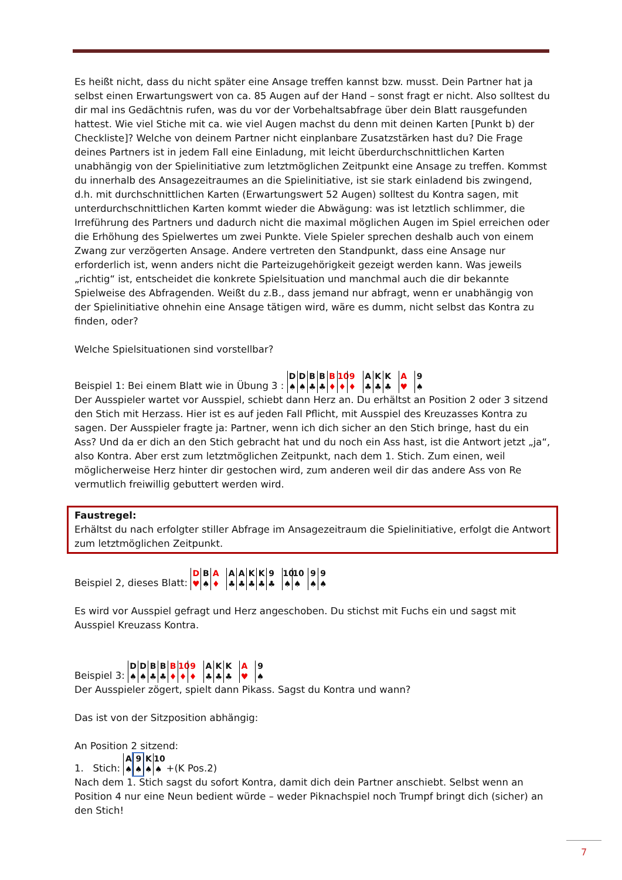Es heißt nicht, dass du nicht später eine Ansage treffen kannst bzw. musst. Dein Partner hat ja selbst einen Erwartungswert von ca. 85 Augen auf der Hand – sonst fragt er nicht. Also solltest du dir mal ins Gedächtnis rufen, was du vor der Vorbehaltsabfrage über dein Blatt rausgefunden hattest. Wie viel Stiche mit ca. wie viel Augen machst du denn mit deinen Karten [Punkt b) der Checkliste]? Welche von deinem Partner nicht einplanbare Zusatzstärken hast du? Die Frage deines Partners ist in jedem Fall eine Einladung, mit leicht überdurchschnittlichen Karten unabhängig von der Spielinitiative zum letztmöglichen Zeitpunkt eine Ansage zu treffen. Kommst du innerhalb des Ansagezeitraumes an die Spielinitiative, ist sie stark einladend bis zwingend, d.h. mit durchschnittlichen Karten (Erwartungswert 52 Augen) solltest du Kontra sagen, mit unterdurchschnittlichen Karten kommt wieder die Abwägung: was ist letztlich schlimmer, die Irreführung des Partners und dadurch nicht die maximal möglichen Augen im Spiel erreichen oder die Erhöhung des Spielwertes um zwei Punkte. Viele Spieler sprechen deshalb auch von einem Zwang zur verzögerten Ansage. Andere vertreten den Standpunkt, dass eine Ansage nur erforderlich ist, wenn anders nicht die Parteizugehörigkeit gezeigt werden kann. Was jeweils „richtig“ ist, entscheidet die konkrete Spielsituation und manchmal auch die dir bekannte Spielweise des Abfragenden. Weißt du z.B., dass jemand nur abfragt, wenn er unabhängig von der Spielinitiative ohnehin eine Ansage tätigen wird, wäre es dumm, nicht selbst das Kontra zu finden, oder?
Welche Spielsituationen sind vorstellbar?
Beispiel 1: Bei einem Blatt wie in Übung 3 : D ♠ D ♠ B ♣ B ♣ B ♦ 10 ♦ 9 ♦ A ♣ K ♣ K ♣ A ♥ 9 ♠
Der Ausspieler wartet vor Ausspiel, schiebt dann Herz an. Du erhältst an Position 2 oder 3 sitzend den Stich mit Herzass. Hier ist es auf jeden Fall Pflicht, mit Ausspiel des Kreuzasses Kontra zu sagen. Der Ausspieler fragte ja: Partner, wenn ich dich sicher an den Stich bringe, hast du ein Ass? Und da er dich an den Stich gebracht hat und du noch ein Ass hast, ist die Antwort jetzt „ja“, also Kontra. Aber erst zum letztmöglichen Zeitpunkt, nach dem 1. Stich. Zum einen, weil möglicherweise Herz hinter dir gestochen wird, zum anderen weil dir das andere Ass von Re vermutlich freiwillig gebuttert werden wird.
Faustregel:
Erhältst du nach erfolgter stiller Abfrage im Ansagezeitraum die Spielinitiative, erfolgt die Antwort zum letztmöglichen Zeitpunkt.
Beispiel 2, dieses Blatt: D ♥ B ♠ A ♦ A ♣ A ♣ K ♣ K ♣ 9 ♣ 10 ♠ 10 ♠ 9 ♠ 9 ♠
Es wird vor Ausspiel gefragt und Herz angeschoben. Du stichst mit Fuchs ein und sagst mit Ausspiel Kreuzass Kontra.
Beispiel 3: D ♠ D ♠ B ♣ B ♣ B ♦ 10 ♦ 9 ♦ A ♣ K ♣ K ♣ A ♥ 9 ♠
Der Ausspieler zögert, spielt dann Pikass. Sagst du Kontra und wann?
Das ist von der Sitzposition abhängig:
An Position 2 sitzend:
1. Stich: A ♠ 9 ♠ K ♠ 10 ♠ +(K Pos.2)
Nach dem 1. Stich sagst du sofort Kontra, damit dich dein Partner anschiebt. Selbst wenn an Position 4 nur eine Neun bedient würde – weder Piknachspiel noch Trumpf bringt dich (sicher) an den Stich!
7